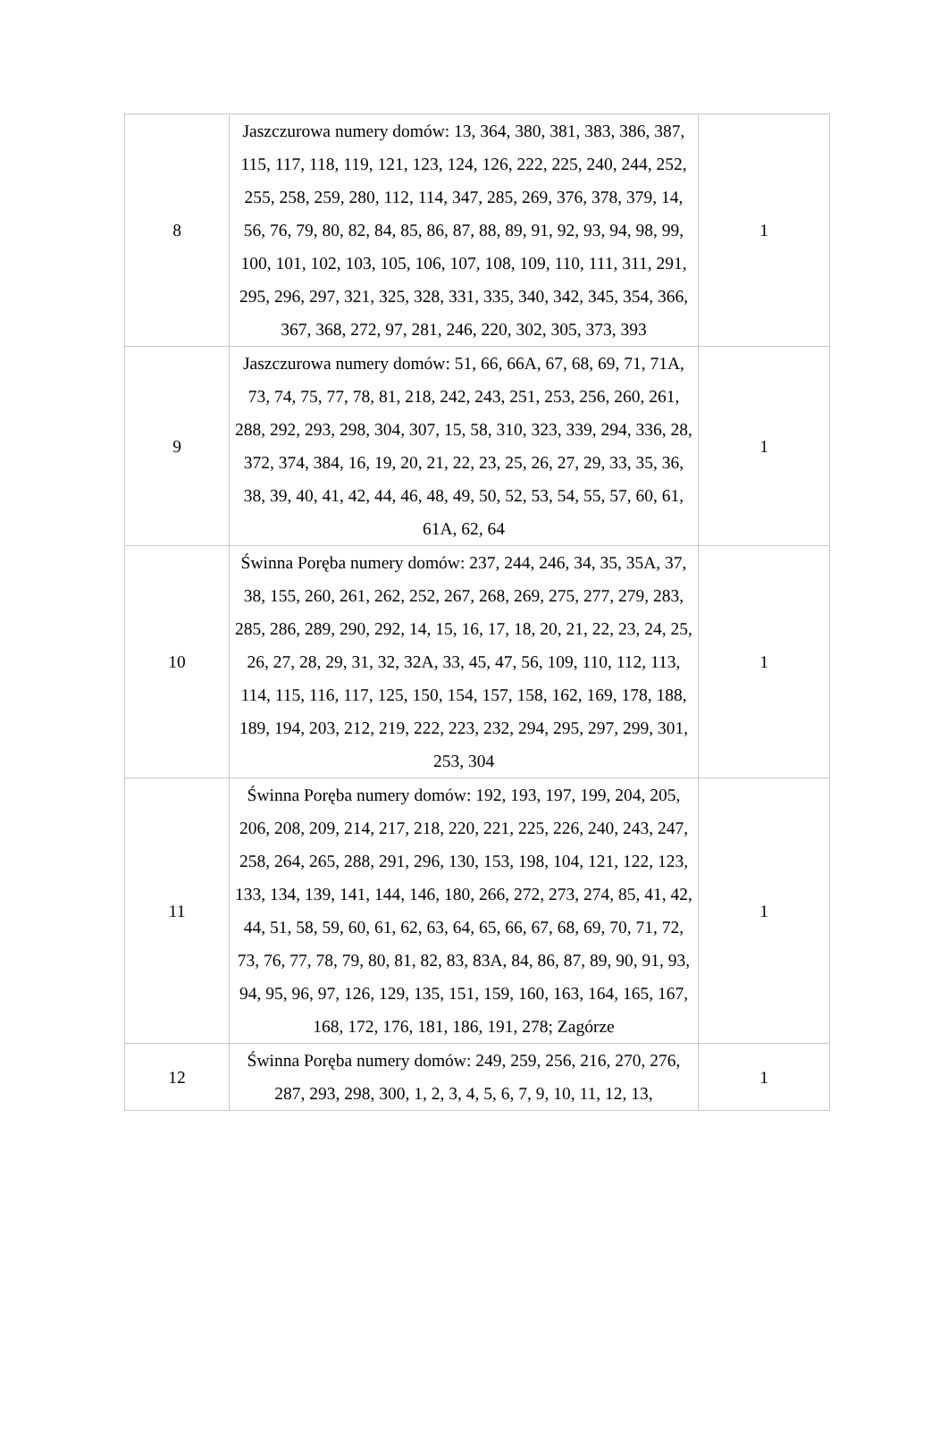| 8 | Jaszczurowa numery domów: 13, 364, 380, 381, 383, 386, 387, 115, 117, 118, 119, 121, 123, 124, 126, 222, 225, 240, 244, 252, 255, 258, 259, 280, 112, 114, 347, 285, 269, 376, 378, 379, 14, 56, 76, 79, 80, 82, 84, 85, 86, 87, 88, 89, 91, 92, 93, 94, 98, 99, 100, 101, 102, 103, 105, 106, 107, 108, 109, 110, 111, 311, 291, 295, 296, 297, 321, 325, 328, 331, 335, 340, 342, 345, 354, 366, 367, 368, 272, 97, 281, 246, 220, 302, 305, 373, 393 | 1 |
| 9 | Jaszczurowa numery domów: 51, 66, 66A, 67, 68, 69, 71, 71A, 73, 74, 75, 77, 78, 81, 218, 242, 243, 251, 253, 256, 260, 261, 288, 292, 293, 298, 304, 307, 15, 58, 310, 323, 339, 294, 336, 28, 372, 374, 384, 16, 19, 20, 21, 22, 23, 25, 26, 27, 29, 33, 35, 36, 38, 39, 40, 41, 42, 44, 46, 48, 49, 50, 52, 53, 54, 55, 57, 60, 61, 61A, 62, 64 | 1 |
| 10 | Świnna Poręba numery domów: 237, 244, 246, 34, 35, 35A, 37, 38, 155, 260, 261, 262, 252, 267, 268, 269, 275, 277, 279, 283, 285, 286, 289, 290, 292, 14, 15, 16, 17, 18, 20, 21, 22, 23, 24, 25, 26, 27, 28, 29, 31, 32, 32A, 33, 45, 47, 56, 109, 110, 112, 113, 114, 115, 116, 117, 125, 150, 154, 157, 158, 162, 169, 178, 188, 189, 194, 203, 212, 219, 222, 223, 232, 294, 295, 297, 299, 301, 253, 304 | 1 |
| 11 | Świnna Poręba numery domów: 192, 193, 197, 199, 204, 205, 206, 208, 209, 214, 217, 218, 220, 221, 225, 226, 240, 243, 247, 258, 264, 265, 288, 291, 296, 130, 153, 198, 104, 121, 122, 123, 133, 134, 139, 141, 144, 146, 180, 266, 272, 273, 274, 85, 41, 42, 44, 51, 58, 59, 60, 61, 62, 63, 64, 65, 66, 67, 68, 69, 70, 71, 72, 73, 76, 77, 78, 79, 80, 81, 82, 83, 83A, 84, 86, 87, 89, 90, 91, 93, 94, 95, 96, 97, 126, 129, 135, 151, 159, 160, 163, 164, 165, 167, 168, 172, 176, 181, 186, 191, 278; Zagórze | 1 |
| 12 | Świnna Poręba numery domów: 249, 259, 256, 216, 270, 276, 287, 293, 298, 300, 1, 2, 3, 4, 5, 6, 7, 9, 10, 11, 12, 13, | 1 |